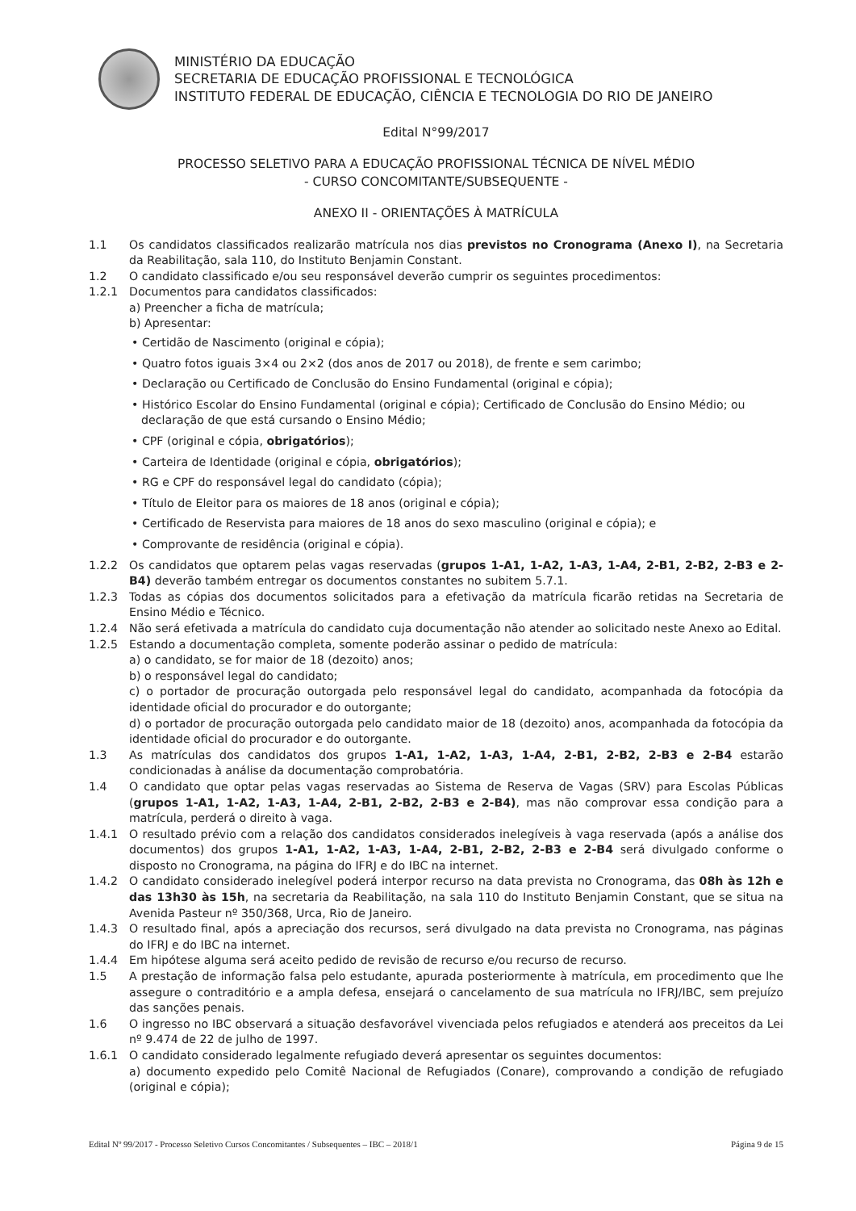MINISTÉRIO DA EDUCAÇÃO
SECRETARIA DE EDUCAÇÃO PROFISSIONAL E TECNOLÓGICA
INSTITUTO FEDERAL DE EDUCAÇÃO, CIÊNCIA E TECNOLOGIA DO RIO DE JANEIRO
Edital N°99/2017
PROCESSO SELETIVO PARA A EDUCAÇÃO PROFISSIONAL TÉCNICA DE NÍVEL MÉDIO
- CURSO CONCOMITANTE/SUBSEQUENTE -
ANEXO II - ORIENTAÇÕES À MATRÍCULA
1.1 Os candidatos classificados realizarão matrícula nos dias previstos no Cronograma (Anexo I), na Secretaria da Reabilitação, sala 110, do Instituto Benjamin Constant.
1.2 O candidato classificado e/ou seu responsável deverão cumprir os seguintes procedimentos:
1.2.1 Documentos para candidatos classificados:
a) Preencher a ficha de matrícula;
b) Apresentar:
• Certidão de Nascimento (original e cópia);
• Quatro fotos iguais 3×4 ou 2×2 (dos anos de 2017 ou 2018), de frente e sem carimbo;
• Declaração ou Certificado de Conclusão do Ensino Fundamental (original e cópia);
• Histórico Escolar do Ensino Fundamental (original e cópia); Certificado de Conclusão do Ensino Médio; ou declaração de que está cursando o Ensino Médio;
• CPF (original e cópia, obrigatórios);
• Carteira de Identidade (original e cópia, obrigatórios);
• RG e CPF do responsável legal do candidato (cópia);
• Título de Eleitor para os maiores de 18 anos (original e cópia);
• Certificado de Reservista para maiores de 18 anos do sexo masculino (original e cópia); e
• Comprovante de residência (original e cópia).
1.2.2 Os candidatos que optarem pelas vagas reservadas (grupos 1-A1, 1-A2, 1-A3, 1-A4, 2-B1, 2-B2, 2-B3 e 2-B4) deverão também entregar os documentos constantes no subitem 5.7.1.
1.2.3 Todas as cópias dos documentos solicitados para a efetivação da matrícula ficarão retidas na Secretaria de Ensino Médio e Técnico.
1.2.4 Não será efetivada a matrícula do candidato cuja documentação não atender ao solicitado neste Anexo ao Edital.
1.2.5 Estando a documentação completa, somente poderão assinar o pedido de matrícula:
a) o candidato, se for maior de 18 (dezoito) anos;
b) o responsável legal do candidato;
c) o portador de procuração outorgada pelo responsável legal do candidato, acompanhada da fotocópia da identidade oficial do procurador e do outorgante;
d) o portador de procuração outorgada pelo candidato maior de 18 (dezoito) anos, acompanhada da fotocópia da identidade oficial do procurador e do outorgante.
1.3 As matrículas dos candidatos dos grupos 1-A1, 1-A2, 1-A3, 1-A4, 2-B1, 2-B2, 2-B3 e 2-B4 estarão condicionadas à análise da documentação comprobatória.
1.4 O candidato que optar pelas vagas reservadas ao Sistema de Reserva de Vagas (SRV) para Escolas Públicas (grupos 1-A1, 1-A2, 1-A3, 1-A4, 2-B1, 2-B2, 2-B3 e 2-B4), mas não comprovar essa condição para a matrícula, perderá o direito à vaga.
1.4.1 O resultado prévio com a relação dos candidatos considerados inelegíveis à vaga reservada (após a análise dos documentos) dos grupos 1-A1, 1-A2, 1-A3, 1-A4, 2-B1, 2-B2, 2-B3 e 2-B4 será divulgado conforme o disposto no Cronograma, na página do IFRJ e do IBC na internet.
1.4.2 O candidato considerado inelegível poderá interpor recurso na data prevista no Cronograma, das 08h às 12h e das 13h30 às 15h, na secretaria da Reabilitação, na sala 110 do Instituto Benjamin Constant, que se situa na Avenida Pasteur nº 350/368, Urca, Rio de Janeiro.
1.4.3 O resultado final, após a apreciação dos recursos, será divulgado na data prevista no Cronograma, nas páginas do IFRJ e do IBC na internet.
1.4.4 Em hipótese alguma será aceito pedido de revisão de recurso e/ou recurso de recurso.
1.5 A prestação de informação falsa pelo estudante, apurada posteriormente à matrícula, em procedimento que lhe assegure o contraditório e a ampla defesa, ensejará o cancelamento de sua matrícula no IFRJ/IBC, sem prejuízo das sanções penais.
1.6 O ingresso no IBC observará a situação desfavorável vivenciada pelos refugiados e atenderá aos preceitos da Lei nº 9.474 de 22 de julho de 1997.
1.6.1 O candidato considerado legalmente refugiado deverá apresentar os seguintes documentos:
a) documento expedido pelo Comitê Nacional de Refugiados (Conare), comprovando a condição de refugiado (original e cópia);
Edital Nº 99/2017 - Processo Seletivo Cursos Concomitantes / Subsequentes – IBC – 2018/1 Página 9 de 15